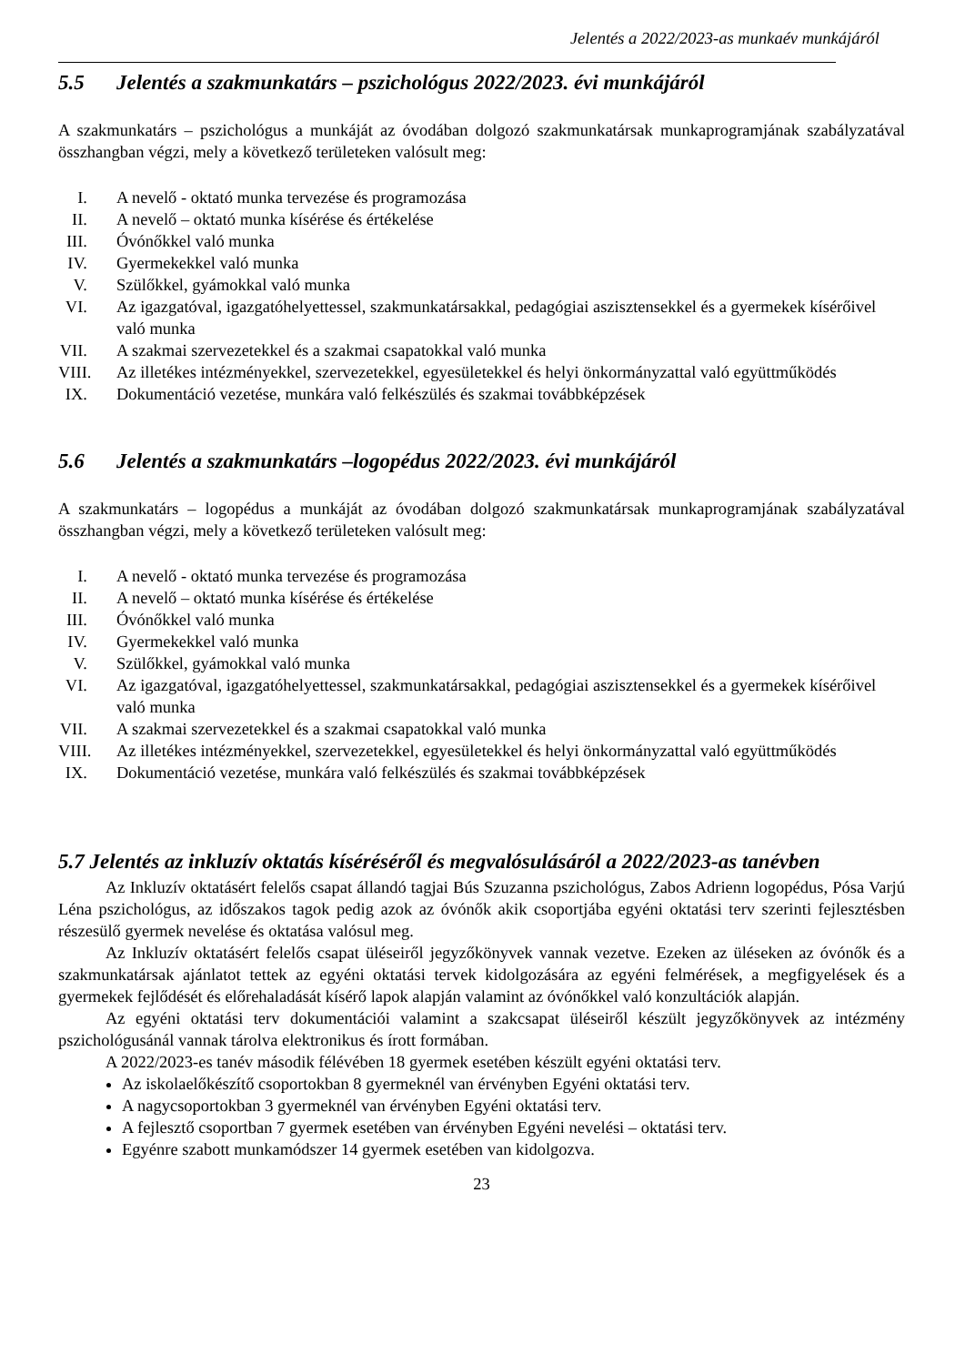Jelentés a 2022/2023-as munkaév munkájáról
5.5 Jelentés a szakmunkatárs – pszichológus 2022/2023. évi munkájáról
A szakmunkatárs – pszichológus a munkáját az óvodában dolgozó szakmunkatársak munkaprogramjának szabályzatával összhangban végzi, mely a következő területeken valósult meg:
I. A nevelő - oktató munka tervezése és programozása
II. A nevelő – oktató munka kísérése és értékelése
III. Óvónőkkel való munka
IV. Gyermekekkel való munka
V. Szülőkkel, gyámokkal való munka
VI. Az igazgatóval, igazgatóhelyettessel, szakmunkatársakkal, pedagógiai asziszten­sekkel és a gyermekek kísérőivel való munka
VII. A szakmai szervezetekkel és a szakmai csapatokkal való munka
VIII. Az illetékes intézményekkel, szervezetekkel, egyesületekkel és helyi önkormányzattal való együttműködés
IX. Dokumentáció vezetése, munkára való felkészülés és szakmai továbbképzések
5.6 Jelentés a szakmunkatárs –logopédus 2022/2023. évi munkájáról
A szakmunkatárs – logopédus a munkáját az óvodában dolgozó szakmunkatársak munkaprogramjának szabályzatával összhangban végzi, mely a következő területeken valósult meg:
I. A nevelő - oktató munka tervezése és programozása
II. A nevelő – oktató munka kísérése és értékelése
III. Óvónőkkel való munka
IV. Gyermekekkel való munka
V. Szülőkkel, gyámokkal való munka
VI. Az igazgatóval, igazgatóhelyettessel, szakmunkatársakkal, pedagógiai asziszten­sekkel és a gyermekek kísérőivel való munka
VII. A szakmai szervezetekkel és a szakmai csapatokkal való munka
VIII. Az illetékes intézményekkel, szervezetekkel, egyesületekkel és helyi önkormányzattal való együttműködés
IX. Dokumentáció vezetése, munkára való felkészülés és szakmai továbbképzések
5.7 Jelentés az inkluzív oktatás kíséréséről és megvalósulásáról a 2022/2023-as tanévben
Az Inkluzív oktatásért felelős csapat állandó tagjai Bús Szuzanna pszichológus, Zabos Adrienn logopédus, Pósa Varjú Léna pszichológus, az időszakos tagok pedig azok az óvónők akik csoportjába egyéni oktatási terv szerinti fejlesztésben részesülő gyermek nevelése és oktatása valósul meg.
Az Inkluzív oktatásért felelős csapat üléseiről jegyzőkönyvek vannak vezetve. Ezeken az üléseken az óvónők és a szakmunkatársak ajánlatot tettek az egyéni oktatási tervek kidolgozására az egyéni felmérések, a megfigyelések és a gyermekek fejlődését és előrehaladását kísérő lapok alapján valamint az óvónőkkel való konzultációk alapján.
Az egyéni oktatási terv dokumentációi valamint a szakcsapat üléseiről készült jegyzőkönyvek az intézmény pszichológusánál vannak tárolva elektronikus és írott formában.
A 2022/2023-es tanév második félévében 18 gyermek esetében készült egyéni oktatási terv.
Az iskolaelőkészítő csoportokban 8 gyermeknél van érvényben Egyéni oktatási terv.
A nagycsoportokban 3 gyermeknél van érvényben Egyéni oktatási terv.
A fejlesztő csoportban 7 gyermek esetében van érvényben Egyéni nevelési – oktatási terv.
Egyénre szabott munkamódszer 14 gyermek esetében van kidolgozva.
23